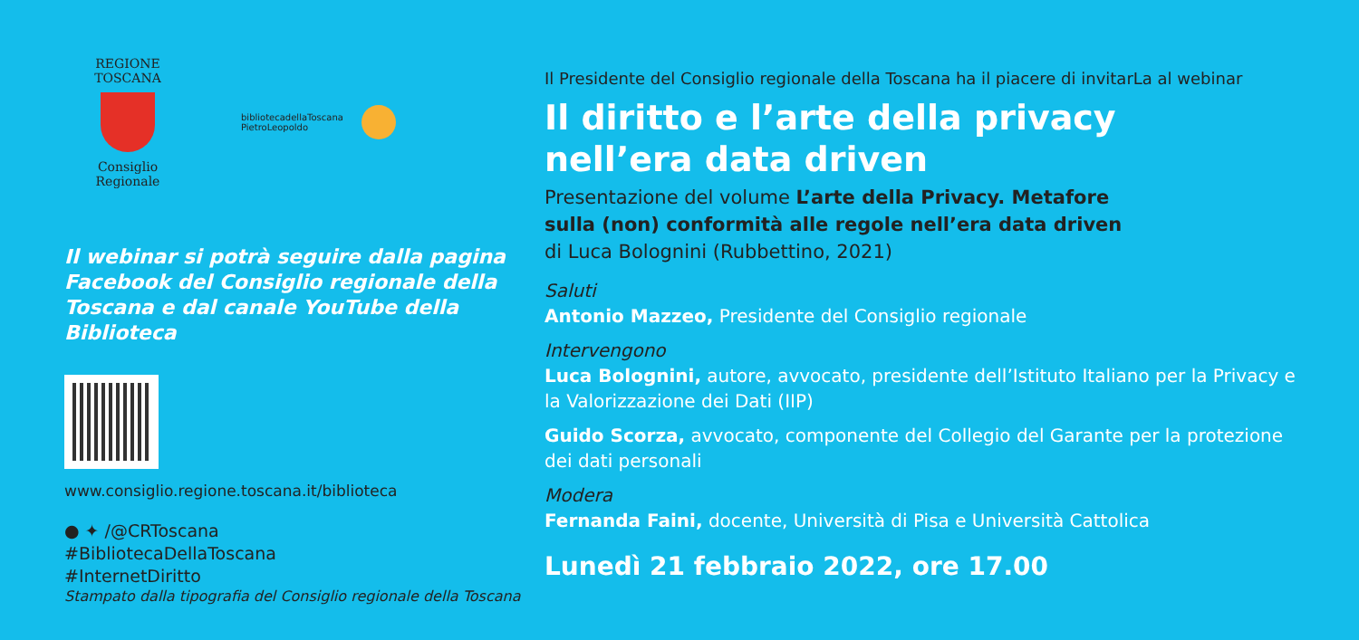REGIONE TOSCANA
Consiglio Regionale
bibliotecadellaToscana
PietroLeopoldo
Il webinar si potrà seguire dalla pagina Facebook del Consiglio regionale della Toscana e dal canale YouTube della Biblioteca
www.consiglio.regione.toscana.it/biblioteca
● ✦ /@CRToscana
#BibliotecaDellaToscana
#InternetDiritto
Stampato dalla tipografia del Consiglio regionale della Toscana
Il Presidente del Consiglio regionale della Toscana ha il piacere di invitarLa al webinar
Il diritto e l’arte della privacy
nell’era data driven
Presentazione del volume L’arte della Privacy. Metafore
sulla (non) conformità alle regole nell’era data driven
di Luca Bolognini (Rubbettino, 2021)
Saluti
Antonio Mazzeo, Presidente del Consiglio regionale
Intervengono
Luca Bolognini, autore, avvocato, presidente dell’Istituto Italiano per la Privacy e la Valorizzazione dei Dati (IIP)
Guido Scorza, avvocato, componente del Collegio del Garante per la protezione dei dati personali
Modera
Fernanda Faini, docente, Università di Pisa e Università Cattolica
Lunedì 21 febbraio 2022, ore 17.00